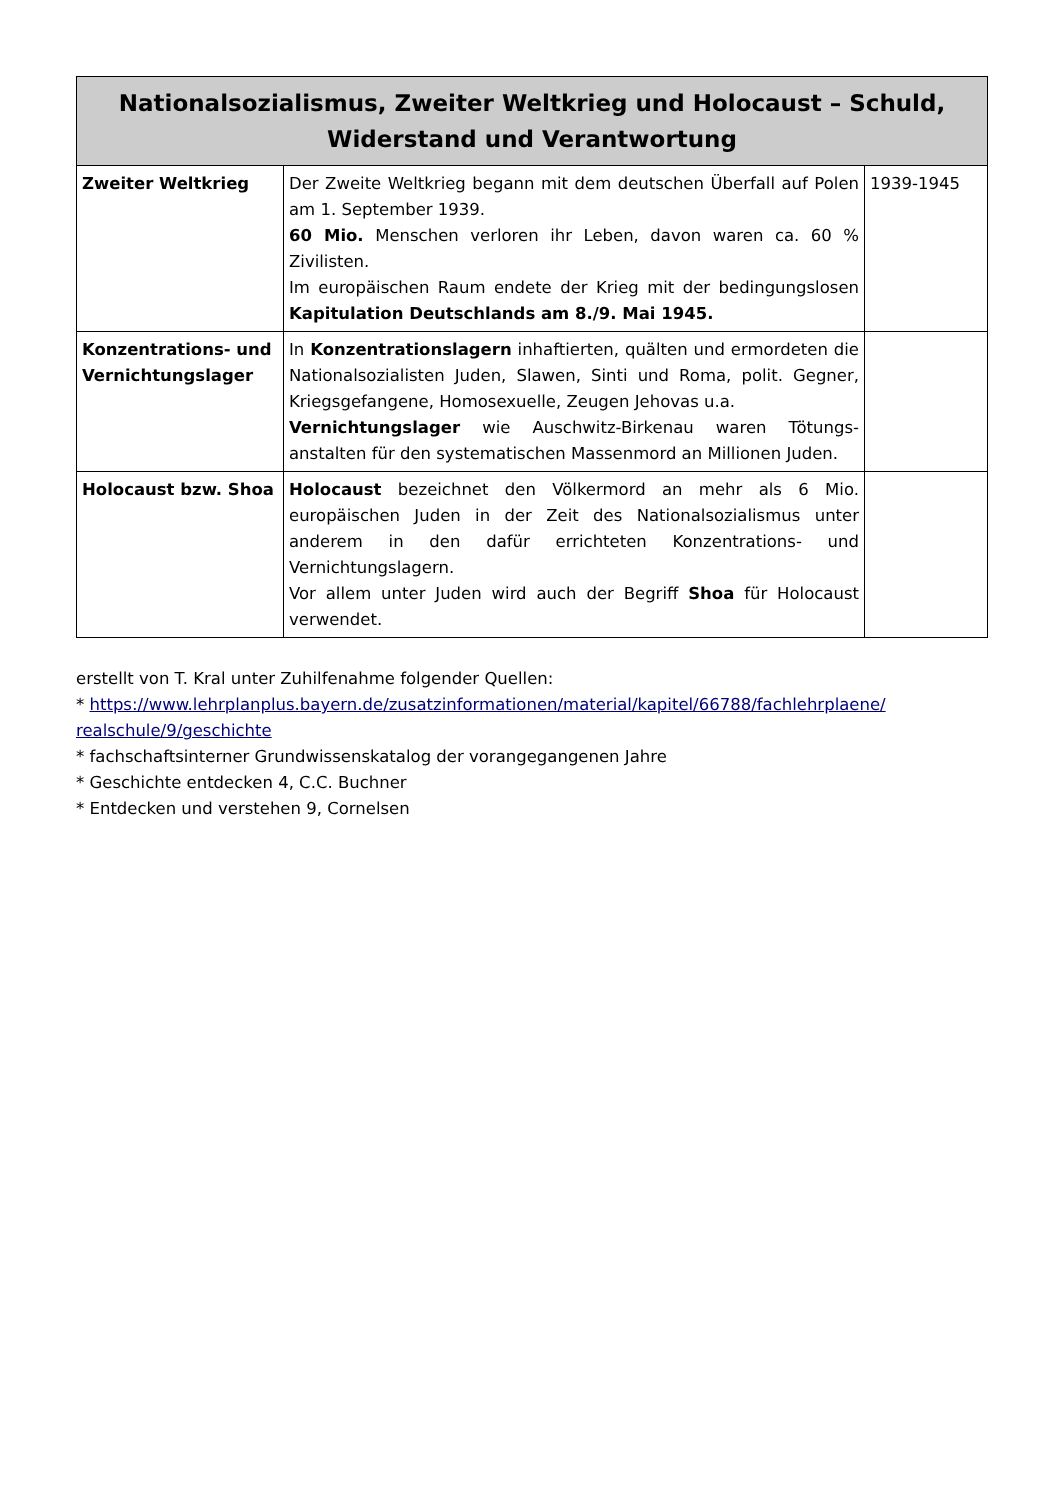| Nationalsozialismus, Zweiter Weltkrieg und Holocaust – Schuld, Widerstand und Verantwortung | | |
| --- | --- | --- |
| Zweiter Weltkrieg | Der Zweite Weltkrieg begann mit dem deutschen Überfall auf Polen am 1. September 1939. 60 Mio. Menschen verloren ihr Leben, davon waren ca. 60 % Zivilisten. Im europäischen Raum endete der Krieg mit der bedingungslosen Kapitulation Deutschlands am 8./9. Mai 1945. | 1939-1945 |
| Konzentrations- und Vernichtungslager | In Konzentrationslagern inhaftierten, quälten und ermordeten die Nationalsozialisten Juden, Slawen, Sinti und Roma, polit. Gegner, Kriegsgefangene, Homosexuelle, Zeugen Jehovas u.a. Vernichtungslager wie Auschwitz-Birkenau waren Tötungs-anstalten für den systematischen Massenmord an Millionen Juden. | |
| Holocaust bzw. Shoa | Holocaust bezeichnet den Völkermord an mehr als 6 Mio. europäischen Juden in der Zeit des Nationalsozialismus unter anderem in den dafür errichteten Konzentrations- und Vernichtungslagern. Vor allem unter Juden wird auch der Begriff Shoa für Holocaust verwendet. | |
erstellt von T. Kral unter Zuhilfenahme folgender Quellen:
* https://www.lehrplanplus.bayern.de/zusatzinformationen/material/kapitel/66788/fachlehrplaene/ realschule/9/geschichte
* fachschaftsinterner Grundwissenskatalog der vorangegangenen Jahre
* Geschichte entdecken 4, C.C. Buchner
* Entdecken und verstehen 9, Cornelsen